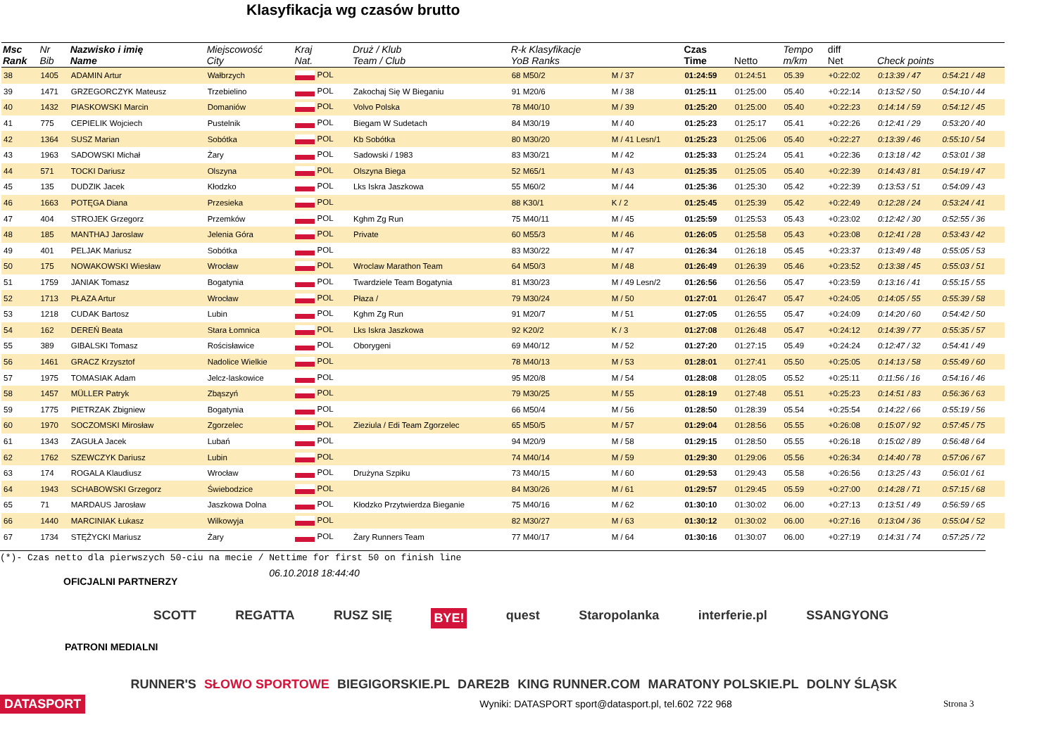Klasyfikacja wg czasów brutto
| Msc Rank | Nr Bib | Nazwisko i imię Name | Miejscowość City | Kraj Nat. | Druż / Klub Team / Club | R-k Klasyfikacje YoB Ranks | | Czas Time | Netto | Tempo m/km | diff Net | Check points | |
| --- | --- | --- | --- | --- | --- | --- | --- | --- | --- | --- | --- | --- | --- |
| 38 | 1405 | ADAMIN Artur | Wałbrzych | POL | | 68 M50/2 | M / 37 | 01:24:59 | 01:24:51 | 05.39 | +0:22:02 | 0:13:39 / 47 | 0:54:21 / 48 |
| 39 | 1471 | GRZEGORCZYK Mateusz | Trzebielino | POL | Zakochaj Się W Bieganiu | 91 M20/6 | M / 38 | 01:25:11 | 01:25:00 | 05.40 | +0:22:14 | 0:13:52 / 50 | 0:54:10 / 44 |
| 40 | 1432 | PIASKOWSKI Marcin | Domaniów | POL | Volvo Polska | 78 M40/10 | M / 39 | 01:25:20 | 01:25:00 | 05.40 | +0:22:23 | 0:14:14 / 59 | 0:54:12 / 45 |
| 41 | 775 | CEPIELIK Wojciech | Pustelnik | POL | Biegam W Sudetach | 84 M30/19 | M / 40 | 01:25:23 | 01:25:17 | 05.41 | +0:22:26 | 0:12:41 / 29 | 0:53:20 / 40 |
| 42 | 1364 | SUSZ Marian | Sobótka | POL | Kb Sobótka | 80 M30/20 | M / 41 Lesn/1 | 01:25:23 | 01:25:06 | 05.40 | +0:22:27 | 0:13:39 / 46 | 0:55:10 / 54 |
| 43 | 1963 | SADOWSKI Michał | Żary | POL | Sadowski / 1983 | 83 M30/21 | M / 42 | 01:25:33 | 01:25:24 | 05.41 | +0:22:36 | 0:13:18 / 42 | 0:53:01 / 38 |
| 44 | 571 | TOCKI Dariusz | Olszyna | POL | Olszyna Biega | 52 M65/1 | M / 43 | 01:25:35 | 01:25:05 | 05.40 | +0:22:39 | 0:14:43 / 81 | 0:54:19 / 47 |
| 45 | 135 | DUDZIK Jacek | Kłodzko | POL | Lks Iskra Jaszkowa | 55 M60/2 | M / 44 | 01:25:36 | 01:25:30 | 05.42 | +0:22:39 | 0:13:53 / 51 | 0:54:09 / 43 |
| 46 | 1663 | POTĘGA Diana | Przesieka | POL | | 88 K30/1 | K / 2 | 01:25:45 | 01:25:39 | 05.42 | +0:22:49 | 0:12:28 / 24 | 0:53:24 / 41 |
| 47 | 404 | STROJEK Grzegorz | Przemków | POL | Kghm Zg Run | 75 M40/11 | M / 45 | 01:25:59 | 01:25:53 | 05.43 | +0:23:02 | 0:12:42 / 30 | 0:52:55 / 36 |
| 48 | 185 | MANTHAJ Jaroslaw | Jelenia Góra | POL | Private | 60 M55/3 | M / 46 | 01:26:05 | 01:25:58 | 05.43 | +0:23:08 | 0:12:41 / 28 | 0:53:43 / 42 |
| 49 | 401 | PELJAK Mariusz | Sobótka | POL | | 83 M30/22 | M / 47 | 01:26:34 | 01:26:18 | 05.45 | +0:23:37 | 0:13:49 / 48 | 0:55:05 / 53 |
| 50 | 175 | NOWAKOWSKI Wiesław | Wrocław | POL | Wroclaw Marathon Team | 64 M50/3 | M / 48 | 01:26:49 | 01:26:39 | 05.46 | +0:23:52 | 0:13:38 / 45 | 0:55:03 / 51 |
| 51 | 1759 | JANIAK Tomasz | Bogatynia | POL | Twardziele Team Bogatynia | 81 M30/23 | M / 49 Lesn/2 | 01:26:56 | 01:26:56 | 05.47 | +0:23:59 | 0:13:16 / 41 | 0:55:15 / 55 |
| 52 | 1713 | PŁAZA Artur | Wrocław | POL | Płaza / | 79 M30/24 | M / 50 | 01:27:01 | 01:26:47 | 05.47 | +0:24:05 | 0:14:05 / 55 | 0:55:39 / 58 |
| 53 | 1218 | CUDAK Bartosz | Lubin | POL | Kghm Zg Run | 91 M20/7 | M / 51 | 01:27:05 | 01:26:55 | 05.47 | +0:24:09 | 0:14:20 / 60 | 0:54:42 / 50 |
| 54 | 162 | DEREŃ Beata | Stara Łomnica | POL | Lks Iskra Jaszkowa | 92 K20/2 | K / 3 | 01:27:08 | 01:26:48 | 05.47 | +0:24:12 | 0:14:39 / 77 | 0:55:35 / 57 |
| 55 | 389 | GIBALSKI Tomasz | Rościsławice | POL | Oborygeni | 69 M40/12 | M / 52 | 01:27:20 | 01:27:15 | 05.49 | +0:24:24 | 0:12:47 / 32 | 0:54:41 / 49 |
| 56 | 1461 | GRACZ Krzysztof | Nadolice Wielkie | POL | | 78 M40/13 | M / 53 | 01:28:01 | 01:27:41 | 05.50 | +0:25:05 | 0:14:13 / 58 | 0:55:49 / 60 |
| 57 | 1975 | TOMASIAK Adam | Jelcz-laskowice | POL | | 95 M20/8 | M / 54 | 01:28:08 | 01:28:05 | 05.52 | +0:25:11 | 0:11:56 / 16 | 0:54:16 / 46 |
| 58 | 1457 | MÜLLER Patryk | Zbąszyń | POL | | 79 M30/25 | M / 55 | 01:28:19 | 01:27:48 | 05.51 | +0:25:23 | 0:14:51 / 83 | 0:56:36 / 63 |
| 59 | 1775 | PIETRZAK Zbigniew | Bogatynia | POL | | 66 M50/4 | M / 56 | 01:28:50 | 01:28:39 | 05.54 | +0:25:54 | 0:14:22 / 66 | 0:55:19 / 56 |
| 60 | 1970 | SOCZOMSKI Mirosław | Zgorzelec | POL | Zieziula / Edi Team Zgorzelec | 65 M50/5 | M / 57 | 01:29:04 | 01:28:56 | 05.55 | +0:26:08 | 0:15:07 / 92 | 0:57:45 / 75 |
| 61 | 1343 | ZAGUŁA Jacek | Lubań | POL | | 94 M20/9 | M / 58 | 01:29:15 | 01:28:50 | 05.55 | +0:26:18 | 0:15:02 / 89 | 0:56:48 / 64 |
| 62 | 1762 | SZEWCZYK Dariusz | Lubin | POL | | 74 M40/14 | M / 59 | 01:29:30 | 01:29:06 | 05.56 | +0:26:34 | 0:14:40 / 78 | 0:57:06 / 67 |
| 63 | 174 | ROGALA Klaudiusz | Wrocław | POL | Drużyna Szpiku | 73 M40/15 | M / 60 | 01:29:53 | 01:29:43 | 05.58 | +0:26:56 | 0:13:25 / 43 | 0:56:01 / 61 |
| 64 | 1943 | SCHABOWSKI Grzegorz | Świebodzice | POL | | 84 M30/26 | M / 61 | 01:29:57 | 01:29:45 | 05.59 | +0:27:00 | 0:14:28 / 71 | 0:57:15 / 68 |
| 65 | 71 | MARDAUS Jarosław | Jaszkowa Dolna | POL | Kłodzko Przytwierdza Bieganie | 75 M40/16 | M / 62 | 01:30:10 | 01:30:02 | 06.00 | +0:27:13 | 0:13:51 / 49 | 0:56:59 / 65 |
| 66 | 1440 | MARCINIAK Łukasz | Wilkowyja | POL | | 82 M30/27 | M / 63 | 01:30:12 | 01:30:02 | 06.00 | +0:27:16 | 0:13:04 / 36 | 0:55:04 / 52 |
| 67 | 1734 | STĘŻYCKI Mariusz | Żary | POL | Żary Runners Team | 77 M40/17 | M / 64 | 01:30:16 | 01:30:07 | 06.00 | +0:27:19 | 0:14:31 / 74 | 0:57:25 / 72 |
(*)- Czas netto dla pierwszych 50-ciu na mecie / Nettime for first 50 on finish line
OFICJALNI PARTNERZY 06.10.2018 18:44:40
SCOTT REGATTA RUSZ SIĘ BYE! quest Staropolanka interferie.pl SSANGYONG
PATRONI MEDIALNI
RUNNER'S SŁOWO SPORTOWE BIEGIGORSKIE.PL DARE2B KING RUNNER.COM MARATONY POLSKIE.PL DOLNY ŚLĄSK
DATASPORT Wyniki: DATASPORT sport@datasport.pl, tel.602 722 968 Strona 3